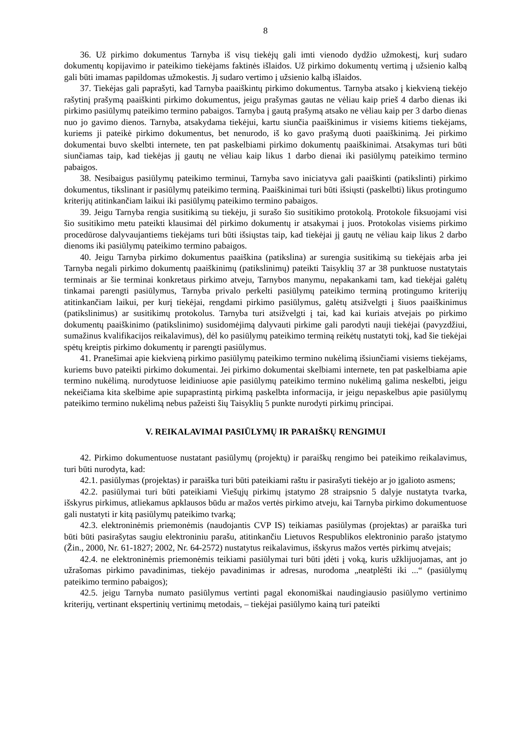8
36. Už pirkimo dokumentus Tarnyba iš visų tiekėjų gali imti vienodo dydžio užmokestį, kurį sudaro dokumentų kopijavimo ir pateikimo tiekėjams faktinės išlaidos. Už pirkimo dokumentų vertimą į užsienio kalbą gali būti imamas papildomas užmokestis. Jį sudaro vertimo į užsienio kalbą išlaidos.
37. Tiekėjas gali paprašyti, kad Tarnyba paaiškintų pirkimo dokumentus. Tarnyba atsako į kiekvieną tiekėjo rašytinį prašymą paaiškinti pirkimo dokumentus, jeigu prašymas gautas ne vėliau kaip prieš 4 darbo dienas iki pirkimo pasiūlymų pateikimo termino pabaigos. Tarnyba į gautą prašymą atsako ne vėliau kaip per 3 darbo dienas nuo jo gavimo dienos. Tarnyba, atsakydama tiekėjui, kartu siunčia paaiškinimus ir visiems kitiems tiekėjams, kuriems ji pateikė pirkimo dokumentus, bet nenurodo, iš ko gavo prašymą duoti paaiškinimą. Jei pirkimo dokumentai buvo skelbti internete, ten pat paskelbiami pirkimo dokumentų paaiškinimai. Atsakymas turi būti siunčiamas taip, kad tiekėjas jį gautų ne vėliau kaip likus 1 darbo dienai iki pasiūlymų pateikimo termino pabaigos.
38. Nesibaigus pasiūlymų pateikimo terminui, Tarnyba savo iniciatyva gali paaiškinti (patikslinti) pirkimo dokumentus, tikslinant ir pasiūlymų pateikimo terminą. Paaiškinimai turi būti išsiųsti (paskelbti) likus protingumo kriterijų atitinkančiam laikui iki pasiūlymų pateikimo termino pabaigos.
39. Jeigu Tarnyba rengia susitikimą su tiekėju, ji surašo šio susitikimo protokolą. Protokole fiksuojami visi šio susitikimo metu pateikti klausimai dėl pirkimo dokumentų ir atsakymai į juos. Protokolas visiems pirkimo procedūrose dalyvaujantiems tiekėjams turi būti išsiųstas taip, kad tiekėjai jį gautų ne vėliau kaip likus 2 darbo dienoms iki pasiūlymų pateikimo termino pabaigos.
40. Jeigu Tarnyba pirkimo dokumentus paaiškina (patikslina) ar surengia susitikimą su tiekėjais arba jei Tarnyba negali pirkimo dokumentų paaiškinimų (patikslinimų) pateikti Taisyklių 37 ar 38 punktuose nustatytais terminais ar šie terminai konkretaus pirkimo atveju, Tarnybos manymu, nepakankami tam, kad tiekėjai galėtų tinkamai parengti pasiūlymus, Tarnyba privalo perkelti pasiūlymų pateikimo terminą protingumo kriterijų atitinkančiam laikui, per kurį tiekėjai, rengdami pirkimo pasiūlymus, galėtų atsižvelgti į šiuos paaiškinimus (patikslinimus) ar susitikimų protokolus. Tarnyba turi atsižvelgti į tai, kad kai kuriais atvejais po pirkimo dokumentų paaiškinimo (patikslinimo) susidomėjimą dalyvauti pirkime gali parodyti nauji tiekėjai (pavyzdžiui, sumažinus kvalifikacijos reikalavimus), dėl ko pasiūlymų pateikimo terminą reikėtų nustatyti tokį, kad šie tiekėjai spėtų kreiptis pirkimo dokumentų ir parengti pasiūlymus.
41. Pranešimai apie kiekvieną pirkimo pasiūlymų pateikimo termino nukėlimą išsiunčiami visiems tiekėjams, kuriems buvo pateikti pirkimo dokumentai. Jei pirkimo dokumentai skelbiami internete, ten pat paskelbiama apie termino nukėlimą. nurodytuose leidiniuose apie pasiūlymų pateikimo termino nukėlimą galima neskelbti, jeigu nekeičiama kita skelbime apie supaprastintą pirkimą paskelbta informacija, ir jeigu nepaskelbus apie pasiūlymų pateikimo termino nukėlimą nebus pažeisti šių Taisyklių 5 punkte nurodyti pirkimų principai.
V. REIKALAVIMAI PASIŪLYMŲ IR PARAIŠKŲ RENGIMUI
42. Pirkimo dokumentuose nustatant pasiūlymų (projektų) ir paraiškų rengimo bei pateikimo reikalavimus, turi būti nurodyta, kad:
42.1. pasiūlymas (projektas) ir paraiška turi būti pateikiami raštu ir pasirašyti tiekėjo ar jo įgalioto asmens;
42.2. pasiūlymai turi būti pateikiami Viešųjų pirkimų įstatymo 28 straipsnio 5 dalyje nustatyta tvarka, išskyrus pirkimus, atliekamus apklausos būdu ar mažos vertės pirkimo atveju, kai Tarnyba pirkimo dokumentuose gali nustatyti ir kitą pasiūlymų pateikimo tvarką;
42.3. elektroninėmis priemonėmis (naudojantis CVP IS) teikiamas pasiūlymas (projektas) ar paraiška turi būti būti pasirašytas saugiu elektroniniu parašu, atitinkančiu Lietuvos Respublikos elektroninio parašo įstatymo (Žin., 2000, Nr. 61-1827; 2002, Nr. 64-2572) nustatytus reikalavimus, išskyrus mažos vertės pirkimų atvejais;
42.4. ne elektroninėmis priemonėmis teikiami pasiūlymai turi būti įdėti į voką, kuris užklijuojamas, ant jo užrašomas pirkimo pavadinimas, tiekėjo pavadinimas ir adresas, nurodoma „neatplėšti iki ...“ (pasiūlymų pateikimo termino pabaigos);
42.5. jeigu Tarnyba numato pasiūlymus vertinti pagal ekonomiškai naudingiausio pasiūlymo vertinimo kriterijų, vertinant ekspertinių vertinimų metodais, – tiekėjai pasiūlymo kainą turi pateikti